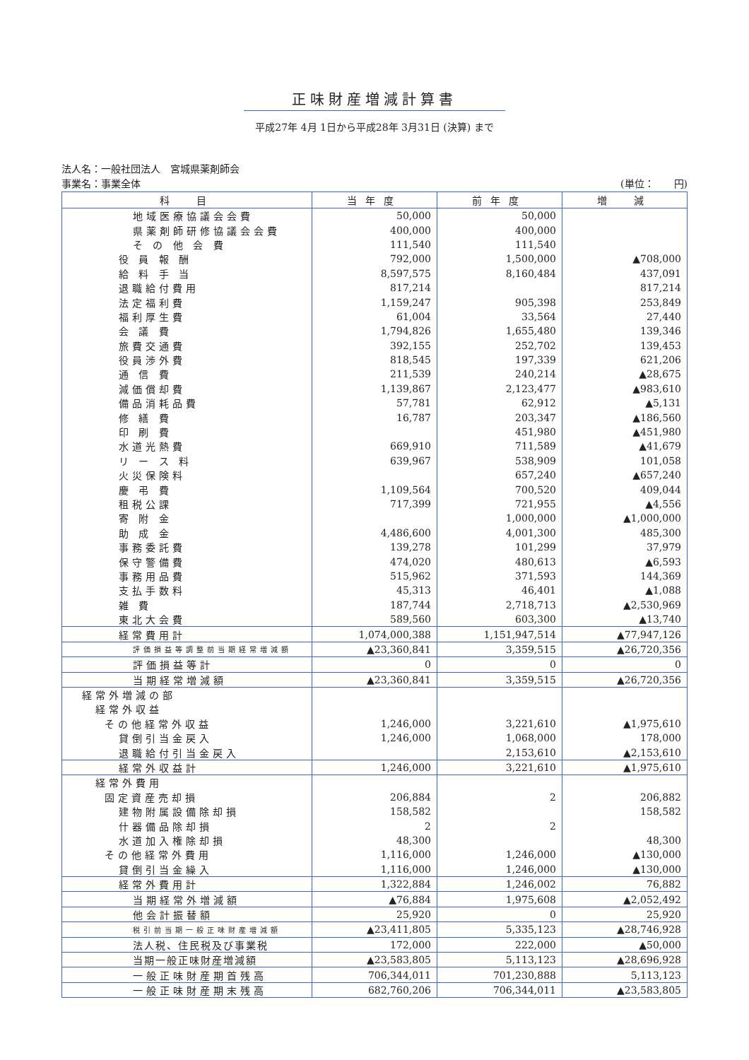正味財産増減計算書
平成27年 4月 1日から平成28年 3月31日 (決算) まで
法人名：一般社団法人　宮城県薬剤師会
事業名：事業全体 (単位：　　円)
| 科 目 | 当年度 | 前年度 | 増 減 |
| --- | --- | --- | --- |
| 地域医療協議会会費 | 50,000 | 50,000 | |
| 県薬剤師研修協議会会費 | 400,000 | 400,000 | |
| そ の 他 会 費 | 111,540 | 111,540 | |
| 役 員 報 酬 | 792,000 | 1,500,000 | ▲708,000 |
| 給 料 手 当 | 8,597,575 | 8,160,484 | 437,091 |
| 退職給付費用 | 817,214 | | 817,214 |
| 法定福利費 | 1,159,247 | 905,398 | 253,849 |
| 福利厚生費 | 61,004 | 33,564 | 27,440 |
| 会 議 費 | 1,794,826 | 1,655,480 | 139,346 |
| 旅費交通費 | 392,155 | 252,702 | 139,453 |
| 役員渉外費 | 818,545 | 197,339 | 621,206 |
| 通 信 費 | 211,539 | 240,214 | ▲28,675 |
| 減価償却費 | 1,139,867 | 2,123,477 | ▲983,610 |
| 備品消耗品費 | 57,781 | 62,912 | ▲5,131 |
| 修 繕 費 | 16,787 | 203,347 | ▲186,560 |
| 印 刷 費 | | 451,980 | ▲451,980 |
| 水道光熱費 | 669,910 | 711,589 | ▲41,679 |
| リ ー ス 料 | 639,967 | 538,909 | 101,058 |
| 火災保険料 | | 657,240 | ▲657,240 |
| 慶 弔 費 | 1,109,564 | 700,520 | 409,044 |
| 租税公課 | 717,399 | 721,955 | ▲4,556 |
| 寄 附 金 | | 1,000,000 | ▲1,000,000 |
| 助 成 金 | 4,486,600 | 4,001,300 | 485,300 |
| 事務委託費 | 139,278 | 101,299 | 37,979 |
| 保守警備費 | 474,020 | 480,613 | ▲6,593 |
| 事務用品費 | 515,962 | 371,593 | 144,369 |
| 支払手数料 | 45,313 | 46,401 | ▲1,088 |
| 雑 費 | 187,744 | 2,718,713 | ▲2,530,969 |
| 東北大会費 | 589,560 | 603,300 | ▲13,740 |
| 経常費用計 | 1,074,000,388 | 1,151,947,514 | ▲77,947,126 |
| 評価損益等調整前当期経常増減額 | ▲23,360,841 | 3,359,515 | ▲26,720,356 |
| 評価損益等計 | 0 | 0 | 0 |
| 当期経常増減額 | ▲23,360,841 | 3,359,515 | ▲26,720,356 |
| 経常外増減の部 | | | |
| 経常外収益 | | | |
| その他経常外収益 | 1,246,000 | 3,221,610 | ▲1,975,610 |
| 貸倒引当金戻入 | 1,246,000 | 1,068,000 | 178,000 |
| 退職給付引当金戻入 | | 2,153,610 | ▲2,153,610 |
| 経常外収益計 | 1,246,000 | 3,221,610 | ▲1,975,610 |
| 経常外費用 | | | |
| 固定資産売却損 | 206,884 | 2 | 206,882 |
| 建物附属設備除却損 | 158,582 | | 158,582 |
| 什器備品除却損 | 2 | 2 | |
| 水道加入権除却損 | 48,300 | | 48,300 |
| その他経常外費用 | 1,116,000 | 1,246,000 | ▲130,000 |
| 貸倒引当金繰入 | 1,116,000 | 1,246,000 | ▲130,000 |
| 経常外費用計 | 1,322,884 | 1,246,002 | 76,882 |
| 当期経常外増減額 | ▲76,884 | 1,975,608 | ▲2,052,492 |
| 他会計振替額 | 25,920 | 0 | 25,920 |
| 税引前当期一般正味財産増減額 | ▲23,411,805 | 5,335,123 | ▲28,746,928 |
| 法人税、住民税及び事業税 | 172,000 | 222,000 | ▲50,000 |
| 当期一般正味財産増減額 | ▲23,583,805 | 5,113,123 | ▲28,696,928 |
| 一般正味財産期首残高 | 706,344,011 | 701,230,888 | 5,113,123 |
| 一般正味財産期末残高 | 682,760,206 | 706,344,011 | ▲23,583,805 |